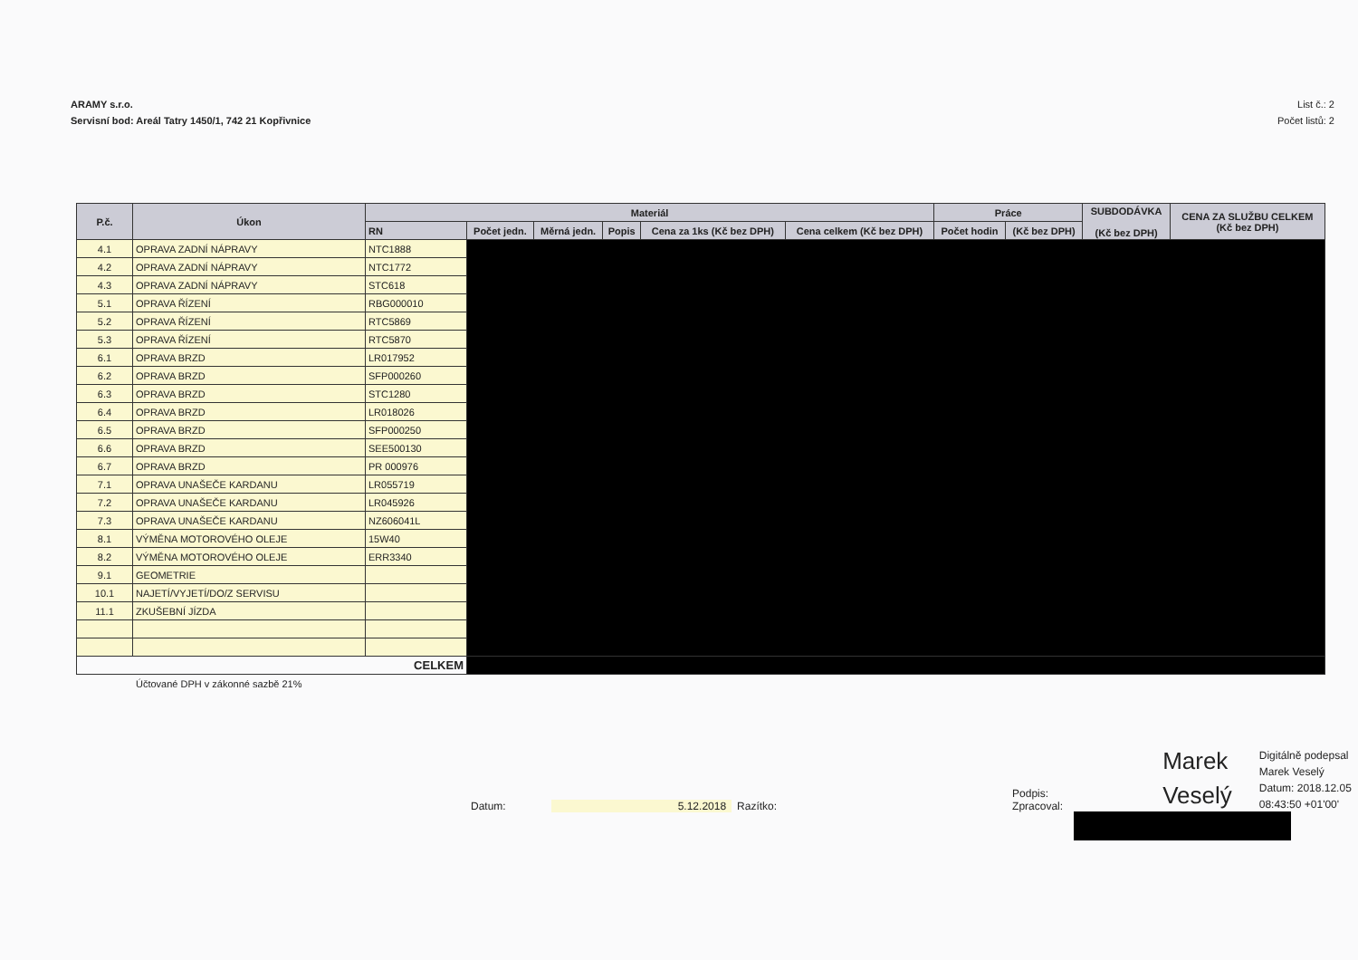ARAMY s.r.o.
Servisní bod: Areál Tatry 1450/1, 742 21 Kopřivnice
List č.: 2
Počet listů: 2
| P.č. | Úkon | Materiál | | | | | | Práce | | SUBDODÁVKA (Kč bez DPH) | CENA ZA SLUŽBU CELKEM (Kč bez DPH) |
| --- | --- | --- | --- | --- | --- | --- | --- | --- | --- | --- | --- |
| | | RN | Počet jedn. | Měrná jedn. | Popis | Cena za 1ks (Kč bez DPH) | Cena celkem (Kč bez DPH) | Počet hodin | (Kč bez DPH) | | |
| 4.1 | OPRAVA ZADNÍ NÁPRAVY | NTC1888 | | | | | | | | | |
| 4.2 | OPRAVA ZADNÍ NÁPRAVY | NTC1772 | | | | | | | | | |
| 4.3 | OPRAVA ZADNÍ NÁPRAVY | STC618 | | | | | | | | | |
| 5.1 | OPRAVA ŘÍZENÍ | RBG000010 | | | | | | | | | |
| 5.2 | OPRAVA ŘÍZENÍ | RTC5869 | | | | | | | | | |
| 5.3 | OPRAVA ŘÍZENÍ | RTC5870 | | | | | | | | | |
| 6.1 | OPRAVA BRZD | LR017952 | | | | | | | | | |
| 6.2 | OPRAVA BRZD | SFP000260 | | | | | | | | | |
| 6.3 | OPRAVA BRZD | STC1280 | | | | | | | | | |
| 6.4 | OPRAVA BRZD | LR018026 | | | | | | | | | |
| 6.5 | OPRAVA BRZD | SFP000250 | | | | | | | | | |
| 6.6 | OPRAVA BRZD | SEE500130 | | | | | | | | | |
| 6.7 | OPRAVA BRZD | PR 000976 | | | | | | | | | |
| 7.1 | OPRAVA UNAŠEČE KARDANU | LR055719 | | | | | | | | | |
| 7.2 | OPRAVA UNAŠEČE KARDANU | LR045926 | | | | | | | | | |
| 7.3 | OPRAVA UNAŠEČE KARDANU | NZ606041L | | | | | | | | | |
| 8.1 | VÝMĚNA MOTOROVÉHO OLEJE | 15W40 | | | | | | | | | |
| 8.2 | VÝMĚNA MOTOROVÉHO OLEJE | ERR3340 | | | | | | | | | |
| 9.1 | GEOMETRIE | | | | | | | | | | |
| 10.1 | NAJETÍ/VYJETÍ/DO/Z SERVISU | | | | | | | | | | |
| 11.1 | ZKUŠEBNÍ JÍZDA | | | | | | | | | | |
| CELKEM | | | | | | | | | | | |
Účtované DPH v zákonné sazbě 21%
Datum: 5.12.2018 Razítko: Podpis:
Zpracoval: Marek
Veselý Digitálně podepsal
Marek Veselý
Datum: 2018.12.05
08:43:50 +01'00'